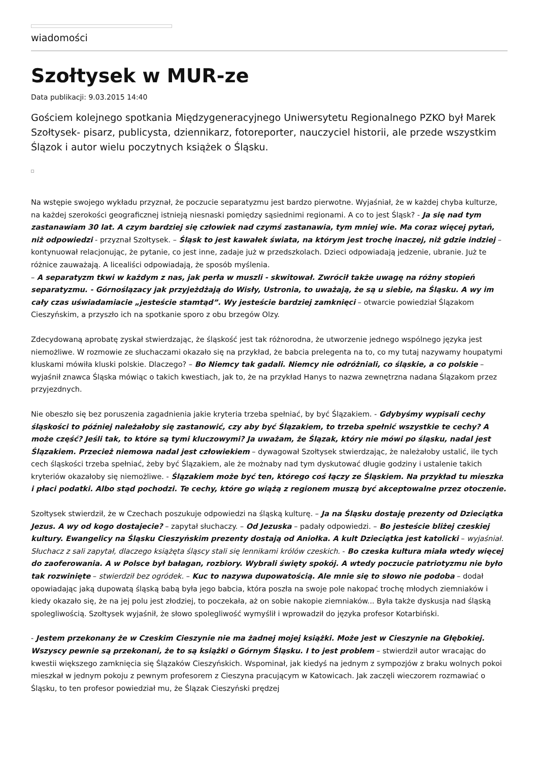wiadomości
Szołtysek w MUR-ze
Data publikacji: 9.03.2015 14:40
Gościem kolejnego spotkania Międzygeneracyjnego Uniwersytetu Regionalnego PZKO był Marek Szołtysek- pisarz, publicysta, dziennikarz, fotoreporter, nauczyciel historii, ale przede wszystkim Ślązok i autor wielu poczytnych książek o Śląsku.
Na wstępie swojego wykładu przyznał, że poczucie separatyzmu jest bardzo pierwotne. Wyjaśniał, że w każdej chyba kulturze, na każdej szerokości geograficznej istnieją niesnaski pomiędzy sąsiednimi regionami. A co to jest Śląsk? - Ja się nad tym zastanawiam 30 lat. A czym bardziej się człowiek nad czymś zastanawia, tym mniej wie. Ma coraz więcej pytań, niż odpowiedzi - przyznał Szołtysek. – Śląsk to jest kawałek świata, na którym jest trochę inaczej, niż gdzie indziej – kontynuował relacjonując, że pytanie, co jest inne, zadaje już w przedszkolach. Dzieci odpowiadają jedzenie, ubranie. Już te różnice zauważają. A licealiści odpowiadają, że sposób myślenia.
– A separatyzm tkwi w każdym z nas, jak perła w muszli - skwitował. Zwrócił także uwagę na różny stopień separatyzmu. - Górnoślązacy jak przyjeżdżają do Wisły, Ustronia, to uważają, że są u siebie, na Śląsku. A wy im cały czas uświadamiacie „jesteście stamtąd”. Wy jesteście bardziej zamknięci – otwarcie powiedział Ślązakom Cieszyńskim, a przyszło ich na spotkanie sporo z obu brzegów Olzy.
Zdecydowaną aprobatę zyskał stwierdzając, że śląskość jest tak różnorodna, że utworzenie jednego wspólnego języka jest niemożliwe. W rozmowie ze słuchaczami okazało się na przykład, że babcia prelegenta na to, co my tutaj nazywamy houpatymi kluskami mówiła kluski polskie. Dlaczego? – Bo Niemcy tak gadali. Niemcy nie odróżniali, co śląskie, a co polskie – wyjaśnił znawca Śląska mówiąc o takich kwestiach, jak to, że na przykład Hanys to nazwa zewnętrzna nadana Ślązakom przez przyjezdnych.
Nie obeszło się bez poruszenia zagadnienia jakie kryteria trzeba spełniać, by być Ślązakiem. - Gdybyśmy wypisali cechy śląskości to później należałoby się zastanowić, czy aby być Ślązakiem, to trzeba spełnić wszystkie te cechy? A może część? Jeśli tak, to które są tymi kluczowymi? Ja uważam, że Ślązak, który nie mówi po śląsku, nadal jest Ślązakiem. Przecież niemowa nadal jest człowiekiem – dywagował Szołtysek stwierdzając, że należałoby ustalić, ile tych cech śląskości trzeba spełniać, żeby być Ślązakiem, ale że możnaby nad tym dyskutować długie godziny i ustalenie takich kryteriów okazałoby się niemożliwe. - Ślązakiem może być ten, którego coś łączy ze Śląskiem. Na przykład tu mieszka i płaci podatki. Albo stąd pochodzi. Te cechy, które go wiążą z regionem muszą być akceptowalne przez otoczenie.
Szołtysek stwierdził, że w Czechach poszukuje odpowiedzi na śląską kulturę. – Ja na Śląsku dostaję prezenty od Dzieciątka Jezus. A wy od kogo dostajecie? – zapytał słuchaczy. – Od Jezuska – padały odpowiedzi. – Bo jesteście bliżej czeskiej kultury. Ewangelicy na Śląsku Cieszyńskim prezenty dostają od Aniołka. A kult Dzieciątka jest katolicki – wyjaśniał. Słuchacz z sali zapytał, dlaczego książęta śląscy stali się lennikami królów czeskich. - Bo czeska kultura miała wtedy więcej do zaoferowania. A w Polsce był bałagan, rozbiory. Wybrali święty spokój. A wtedy poczucie patriotyzmu nie było tak rozwinięte – stwierdził bez ogródek. – Kuc to nazywa dupowatością. Ale mnie się to słowo nie podoba – dodał opowiadając jaką dupowatą śląską babą była jego babcia, która poszła na swoje pole nakopać trochę młodych ziemniaków i kiedy okazało się, że na jej polu jest złodziej, to poczekała, aż on sobie nakopie ziemniaków... Była także dyskusja nad śląską spolegliwością. Szołtysek wyjaśnił, że słowo spolegliwość wymyślił i wprowadził do języka profesor Kotarbiński.
- Jestem przekonany że w Czeskim Cieszynie nie ma żadnej mojej książki. Może jest w Cieszynie na Głębokiej. Wszyscy pewnie są przekonani, że to są książki o Górnym Śląsku. I to jest problem – stwierdził autor wracając do kwestii większego zamknięcia się Ślązaków Cieszyńskich. Wspominał, jak kiedyś na jednym z sympozjów z braku wolnych pokoi mieszkał w jednym pokoju z pewnym profesorem z Cieszyna pracującym w Katowicach. Jak zaczęli wieczorem rozmawiać o Śląsku, to ten profesor powiedział mu, że Ślązak Cieszyński prędzej